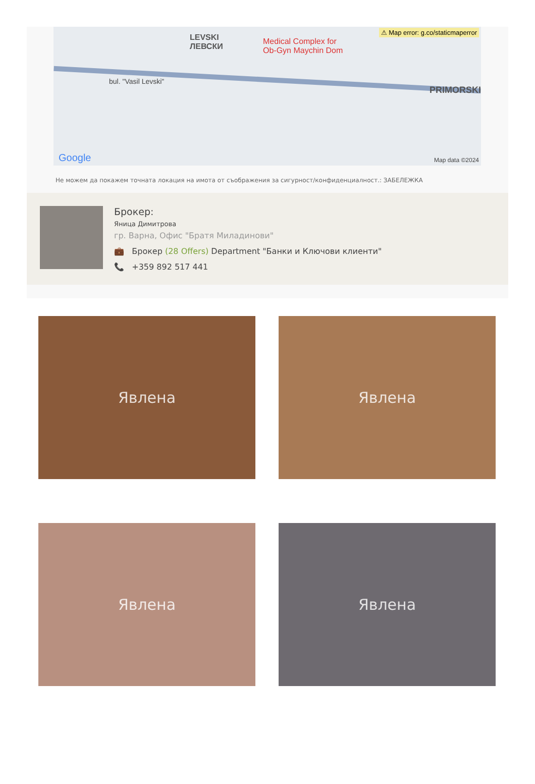⚠ Map error: g.co/staticmaperror
LEVSKI
ЛЕВСКИ
Medical Complex for
Ob-Gyn Maychin Dom
bul. "Vasil Levski"
PRIMORSKI
Google Map data ©2024
Не можем да покажем точната локация на имота от съображения за сигурност/конфиденциалност.: ЗАБЕЛЕЖКА
Брокер:
Яница Димитрова
гр. Варна, Офис "Братя Миладинови"
💼 Брокер (28 Offers) Department "Банки и Ключови клиенти"
📞 +359 892 517 441
Явлена
Явлена
Явлена
Явлена